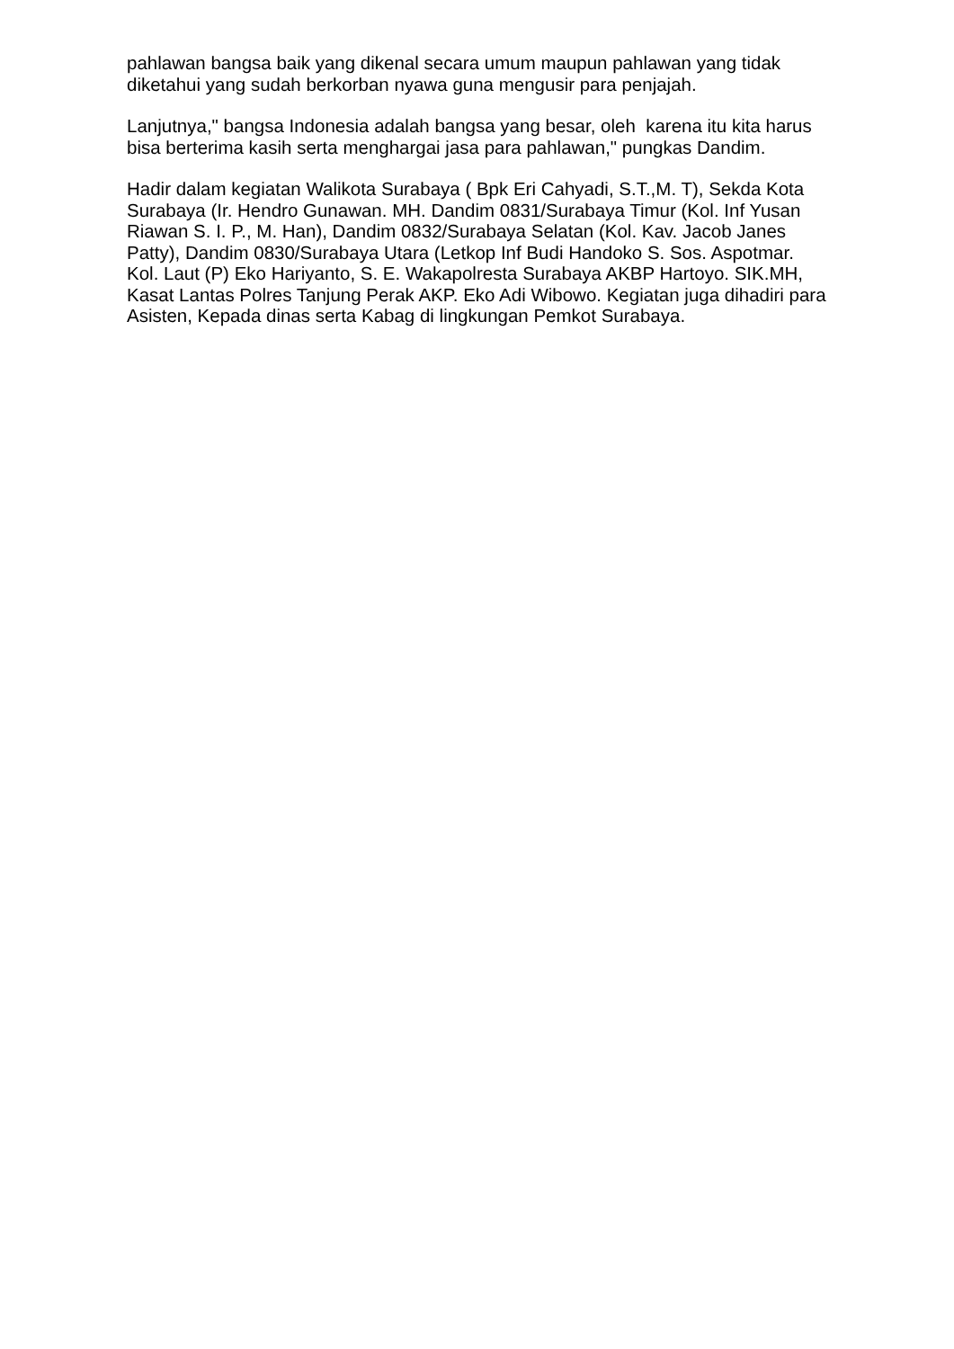pahlawan bangsa baik yang dikenal secara umum maupun pahlawan yang tidak diketahui yang sudah berkorban nyawa guna mengusir para penjajah.
Lanjutnya," bangsa Indonesia adalah bangsa yang besar, oleh karena itu kita harus bisa berterima kasih serta menghargai jasa para pahlawan," pungkas Dandim.
Hadir dalam kegiatan Walikota Surabaya ( Bpk Eri Cahyadi, S.T.,M. T), Sekda Kota Surabaya (Ir. Hendro Gunawan. MH. Dandim 0831/Surabaya Timur (Kol. Inf Yusan Riawan S. I. P., M. Han), Dandim 0832/Surabaya Selatan (Kol. Kav. Jacob Janes Patty), Dandim 0830/Surabaya Utara (Letkop Inf Budi Handoko S. Sos. Aspotmar. Kol. Laut (P) Eko Hariyanto, S. E. Wakapolresta Surabaya AKBP Hartoyo. SIK.MH, Kasat Lantas Polres Tanjung Perak AKP. Eko Adi Wibowo. Kegiatan juga dihadiri para Asisten, Kepada dinas serta Kabag di lingkungan Pemkot Surabaya.